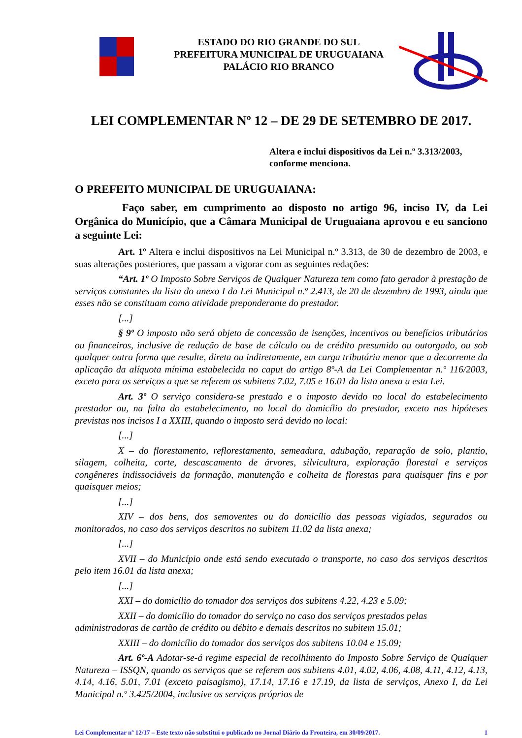ESTADO DO RIO GRANDE DO SUL
PREFEITURA MUNICIPAL DE URUGUAIANA
PALÁCIO RIO BRANCO
LEI COMPLEMENTAR Nº 12 – DE 29 DE SETEMBRO DE 2017.
Altera e inclui dispositivos da Lei n.º 3.313/2003, conforme menciona.
O PREFEITO MUNICIPAL DE URUGUAIANA:
Faço saber, em cumprimento ao disposto no artigo 96, inciso IV, da Lei Orgânica do Município, que a Câmara Municipal de Uruguaiana aprovou e eu sanciono a seguinte Lei:
Art. 1º Altera e inclui dispositivos na Lei Municipal n.º 3.313, de 30 de dezembro de 2003, e suas alterações posteriores, que passam a vigorar com as seguintes redações:
“Art. 1º O Imposto Sobre Serviços de Qualquer Natureza tem como fato gerador à prestação de serviços constantes da lista do anexo I da Lei Municipal n.º 2.413, de 20 de dezembro de 1993, ainda que esses não se constituam como atividade preponderante do prestador.
[...]
§ 9º O imposto não será objeto de concessão de isenções, incentivos ou benefícios tributários ou financeiros, inclusive de redução de base de cálculo ou de crédito presumido ou outorgado, ou sob qualquer outra forma que resulte, direta ou indiretamente, em carga tributária menor que a decorrente da aplicação da alíquota mínima estabelecida no caput do artigo 8º-A da Lei Complementar n.º 116/2003, exceto para os serviços a que se referem os subitens 7.02, 7.05 e 16.01 da lista anexa a esta Lei.
Art. 3º O serviço considera-se prestado e o imposto devido no local do estabelecimento prestador ou, na falta do estabelecimento, no local do domicílio do prestador, exceto nas hipóteses previstas nos incisos I a XXIII, quando o imposto será devido no local:
[...]
X – do florestamento, reflorestamento, semeadura, adubação, reparação de solo, plantio, silagem, colheita, corte, descascamento de árvores, silvicultura, exploração florestal e serviços congêneres indissociáveis da formação, manutenção e colheita de florestas para quaisquer fins e por quaisquer meios;
[...]
XIV – dos bens, dos semoventes ou do domicílio das pessoas vigiados, segurados ou monitorados, no caso dos serviços descritos no subitem 11.02 da lista anexa;
[...]
XVII – do Município onde está sendo executado o transporte, no caso dos serviços descritos pelo item 16.01 da lista anexa;
[...]
XXI – do domicílio do tomador dos serviços dos subitens 4.22, 4.23 e 5.09;
XXII – do domicílio do tomador do serviço no caso dos serviços prestados pelas administradoras de cartão de crédito ou débito e demais descritos no subitem 15.01;
XXIII – do domicílio do tomador dos serviços dos subitens 10.04 e 15.09;
Art. 6º-A Adotar-se-á regime especial de recolhimento do Imposto Sobre Serviço de Qualquer Natureza – ISSQN, quando os serviços que se referem aos subitens 4.01, 4.02, 4.06, 4.08, 4.11, 4.12, 4.13, 4.14, 4.16, 5.01, 7.01 (exceto paisagismo), 17.14, 17.16 e 17.19, da lista de serviços, Anexo I, da Lei Municipal n.º 3.425/2004, inclusive os serviços próprios de
Lei Complementar nº 12/17 – Este texto não substitui o publicado no Jornal Diário da Fronteira, em 30/09/2017. 1